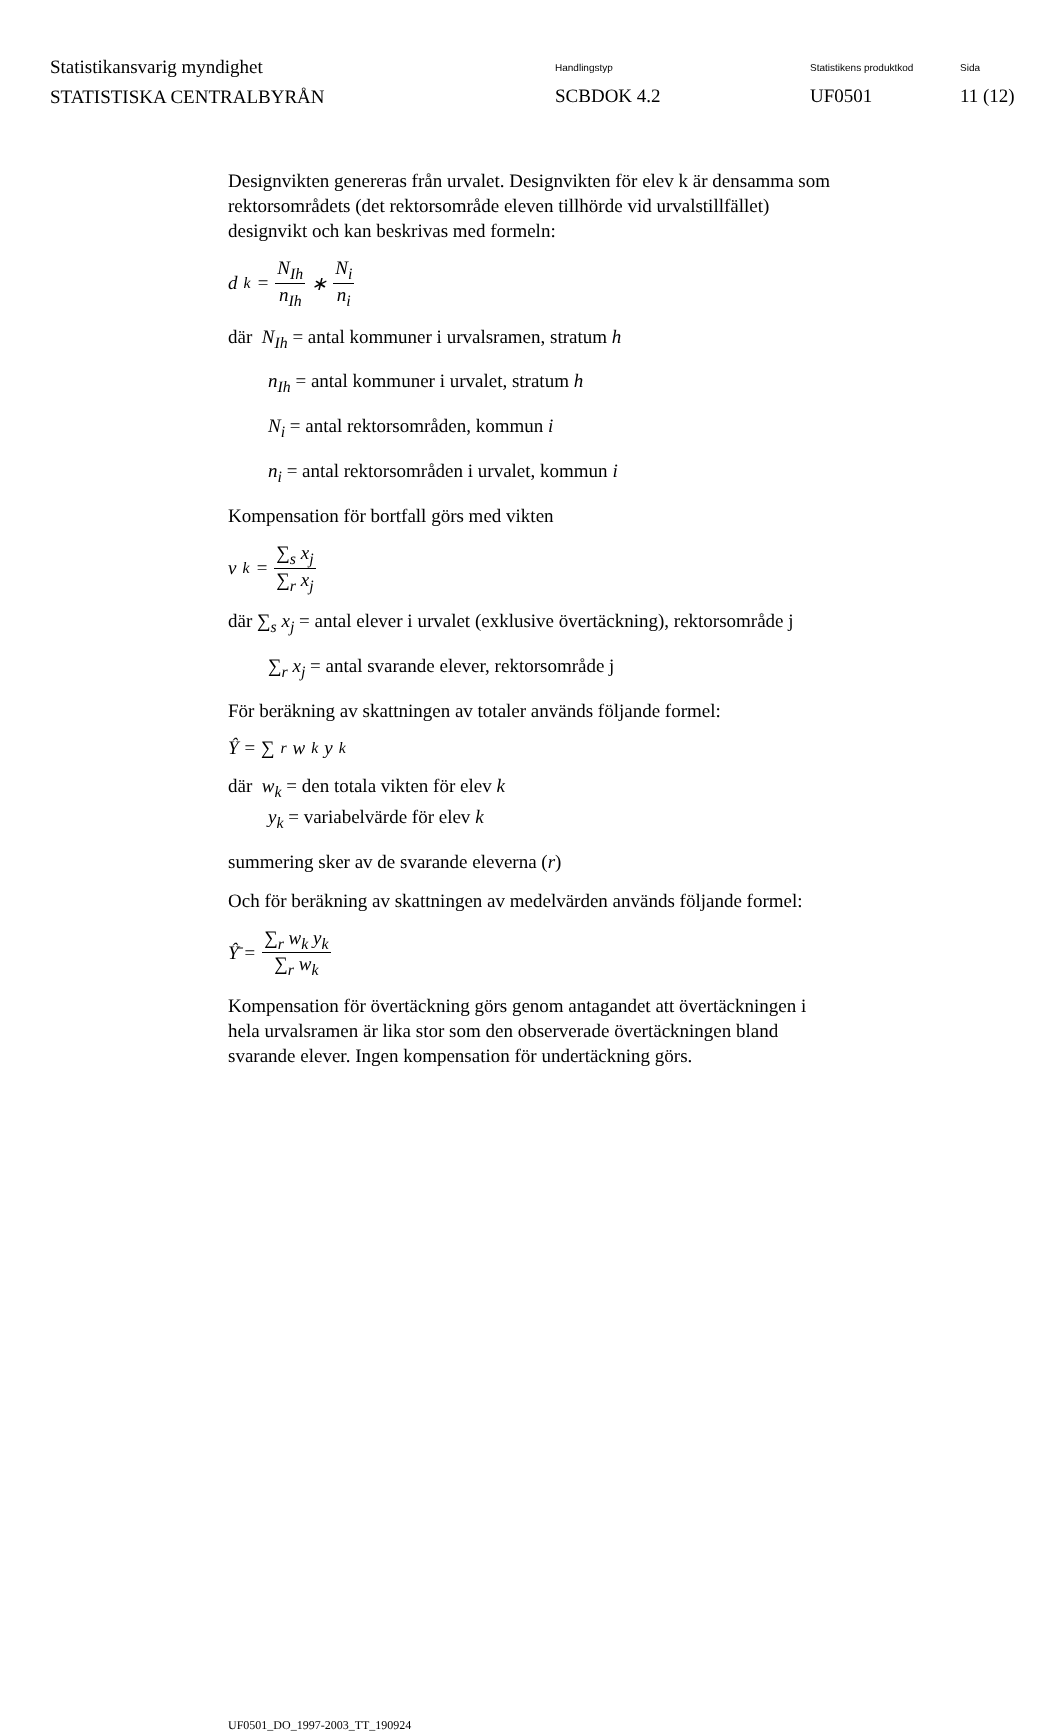Statistikansvarig myndighet
STATISTISKA CENTRALBYRÅN
Handlingstyp
SCBDOK 4.2
Statistikens produktkod
UF0501
Sida
11 (12)
Designvikten genereras från urvalet. Designvikten för elev k är densamma som rektorsområdets (det rektorsområde eleven tillhörde vid urvalstillfället) designvikt och kan beskrivas med formeln:
d<sub>k</sub> = N<sub>Ih</sub> n<sub>Ih</sub> ∗ N<sub>i</sub> n<sub>i</sub>
där N<sub>Ih</sub> = antal kommuner i urvalsramen, stratum h
n<sub>Ih</sub> = antal kommuner i urvalet, stratum h
N<sub>i</sub> = antal rektorsområden, kommun i
n<sub>i</sub> = antal rektorsområden i urvalet, kommun i
Kompensation för bortfall görs med vikten
v<sub>k</sub> = ∑<sub>s</sub> x<sub>j</sub> ∑<sub>r</sub> x<sub>j</sub>
där ∑<sub>s</sub> x<sub>j</sub> = antal elever i urvalet (exklusive övertäckning), rektorsområde j
∑<sub>r</sub> x<sub>j</sub> = antal svarande elever, rektorsområde j
För beräkning av skattningen av totaler används följande formel:
Ŷ = ∑<sub>r</sub> w<sub>k</sub> y<sub>k</sub>
där w<sub>k</sub> = den totala vikten för elev k
y<sub>k</sub> = variabelvärde för elev k
summering sker av de svarande eleverna (r)
Och för beräkning av skattningen av medelvärden används följande formel:
Ŷ̄ = ∑<sub>r</sub> w<sub>k</sub> y<sub>k</sub> ∑<sub>r</sub> w<sub>k</sub>
Kompensation för övertäckning görs genom antagandet att övertäckningen i hela urvalsramen är lika stor som den observerade övertäckningen bland svarande elever. Ingen kompensation för undertäckning görs.
UF0501_DO_1997-2003_TT_190924